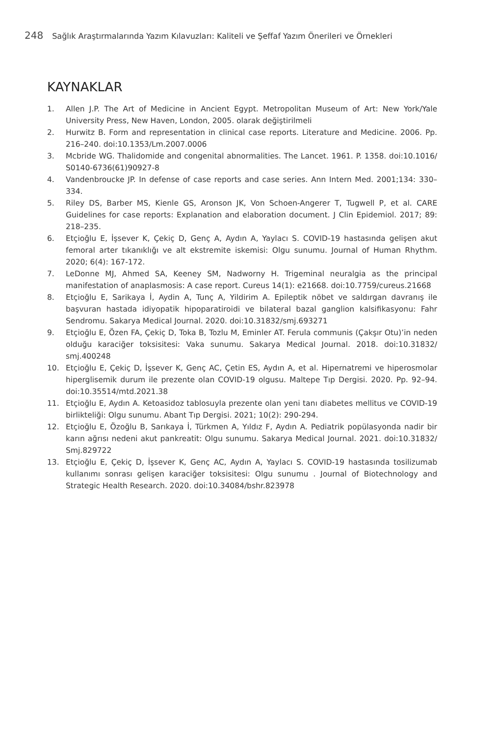248 Sağlık Araştırmalarında Yazım Kılavuzları: Kaliteli ve Şeffaf Yazım Önerileri ve Örnekleri
KAYNAKLAR
1. Allen J.P. The Art of Medicine in Ancient Egypt. Metropolitan Museum of Art: New York/Yale University Press, New Haven, London, 2005. olarak değiştirilmeli
2. Hurwitz B. Form and representation in clinical case reports. Literature and Medicine. 2006. Pp. 216–240. doi:10.1353/Lm.2007.0006
3. Mcbride WG. Thalidomide and congenital abnormalities. The Lancet. 1961. P. 1358. doi:10.1016/ S0140-6736(61)90927-8
4. Vandenbroucke JP. In defense of case reports and case series. Ann Intern Med. 2001;134: 330–334.
5. Riley DS, Barber MS, Kienle GS, Aronson JK, Von Schoen-Angerer T, Tugwell P, et al. CARE Guidelines for case reports: Explanation and elaboration document. J Clin Epidemiol. 2017; 89: 218–235.
6. Etçioğlu E, İşsever K, Çekiç D, Genç A, Aydın A, Yaylacı S. COVID-19 hastasında gelişen akut femoral arter tıkanıklığı ve alt ekstremite iskemisi: Olgu sunumu. Journal of Human Rhythm. 2020; 6(4): 167-172.
7. LeDonne MJ, Ahmed SA, Keeney SM, Nadworny H. Trigeminal neuralgia as the principal manifestation of anaplasmosis: A case report. Cureus 14(1): e21668. doi:10.7759/cureus.21668
8. Etçioğlu E, Sarikaya İ, Aydin A, Tunç A, Yildirim A. Epileptik nöbet ve saldırgan davranış ile başvuran hastada idiyopatik hipoparatiroidi ve bilateral bazal ganglion kalsifikasyonu: Fahr Sendromu. Sakarya Medical Journal. 2020. doi:10.31832/smj.693271
9. Etçioğlu E, Özen FA, Çekiç D, Toka B, Tozlu M, Eminler AT. Ferula communis (Çakşır Otu)’in neden olduğu karaciğer toksisitesi: Vaka sunumu. Sakarya Medical Journal. 2018. doi:10.31832/ smj.400248
10. Etçioğlu E, Çekiç D, İşsever K, Genç AC, Çetin ES, Aydın A, et al. Hipernatremi ve hiperosmolar hiperglisemik durum ile prezente olan COVID-19 olgusu. Maltepe Tıp Dergisi. 2020. Pp. 92–94. doi:10.35514/mtd.2021.38
11. Etçioğlu E, Aydın A. Ketoasidoz tablosuyla prezente olan yeni tanı diabetes mellitus ve COVID-19 birlikteliği: Olgu sunumu. Abant Tıp Dergisi. 2021; 10(2): 290-294.
12. Etçioğlu E, Özoğlu B, Sarıkaya İ, Türkmen A, Yıldız F, Aydın A. Pediatrik popülasyonda nadir bir karın ağrısı nedeni akut pankreatit: Olgu sunumu. Sakarya Medical Journal. 2021. doi:10.31832/ Smj.829722
13. Etçioğlu E, Çekiç D, İşsever K, Genç AC, Aydın A, Yaylacı S. COVID-19 hastasında tosilizumab kullanımı sonrası gelişen karaciğer toksisitesi: Olgu sunumu . Journal of Biotechnology and Strategic Health Research. 2020. doi:10.34084/bshr.823978